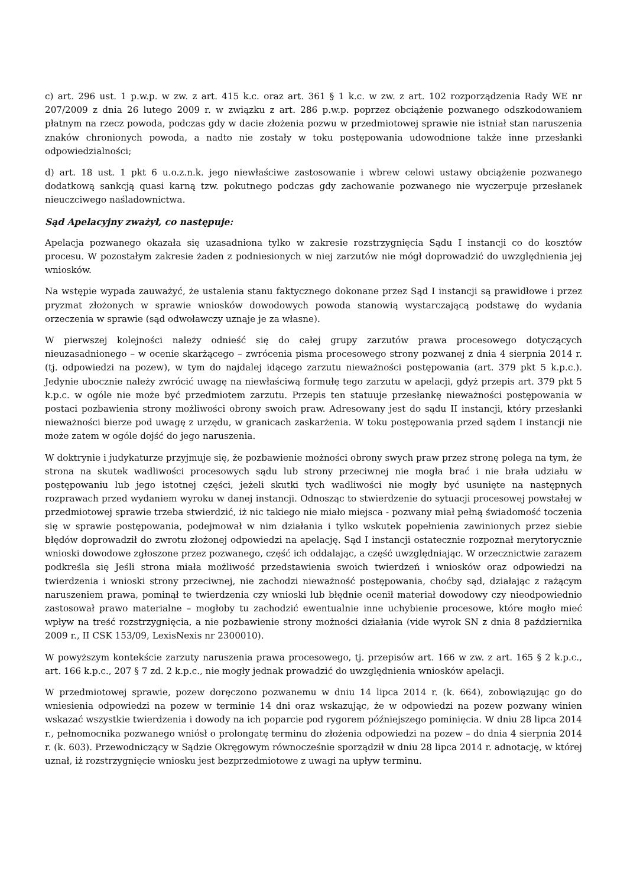c) art. 296 ust. 1 p.w.p. w zw. z art. 415 k.c. oraz art. 361 § 1 k.c. w zw. z art. 102 rozporządzenia Rady WE nr 207/2009 z dnia 26 lutego 2009 r. w związku z art. 286 p.w.p. poprzez obciążenie pozwanego odszkodowaniem płatnym na rzecz powoda, podczas gdy w dacie złożenia pozwu w przedmiotowej sprawie nie istniał stan naruszenia znaków chronionych powoda, a nadto nie zostały w toku postępowania udowodnione także inne przesłanki odpowiedzialności;
d) art. 18 ust. 1 pkt 6 u.o.z.n.k. jego niewłaściwe zastosowanie i wbrew celowi ustawy obciążenie pozwanego dodatkową sankcją quasi karną tzw. pokutnego podczas gdy zachowanie pozwanego nie wyczerpuje przesłanek nieuczciwego naśladownictwa.
Sąd Apelacyjny zważył, co następuje:
Apelacja pozwanego okazała się uzasadniona tylko w zakresie rozstrzygnięcia Sądu I instancji co do kosztów procesu. W pozostałym zakresie żaden z podniesionych w niej zarzutów nie mógł doprowadzić do uwzględnienia jej wniosków.
Na wstępie wypada zauważyć, że ustalenia stanu faktycznego dokonane przez Sąd I instancji są prawidłowe i przez pryzmat złożonych w sprawie wniosków dowodowych powoda stanowią wystarczającą podstawę do wydania orzeczenia w sprawie (sąd odwoławczy uznaje je za własne).
W pierwszej kolejności należy odnieść się do całej grupy zarzutów prawa procesowego dotyczących nieuzasadnionego – w ocenie skarżącego – zwrócenia pisma procesowego strony pozwanej z dnia 4 sierpnia 2014 r. (tj. odpowiedzi na pozew), w tym do najdalej idącego zarzutu nieważności postępowania (art. 379 pkt 5 k.p.c.). Jedynie ubocznie należy zwrócić uwagę na niewłaściwą formułę tego zarzutu w apelacji, gdyż przepis art. 379 pkt 5 k.p.c. w ogóle nie może być przedmiotem zarzutu. Przepis ten statuuje przesłankę nieważności postępowania w postaci pozbawienia strony możliwości obrony swoich praw. Adresowany jest do sądu II instancji, który przesłanki nieważności bierze pod uwagę z urzędu, w granicach zaskarżenia. W toku postępowania przed sądem I instancji nie może zatem w ogóle dojść do jego naruszenia.
W doktrynie i judykaturze przyjmuje się, że pozbawienie możności obrony swych praw przez stronę polega na tym, że strona na skutek wadliwości procesowych sądu lub strony przeciwnej nie mogła brać i nie brała udziału w postępowaniu lub jego istotnej części, jeżeli skutki tych wadliwości nie mogły być usunięte na następnych rozprawach przed wydaniem wyroku w danej instancji. Odnosząc to stwierdzenie do sytuacji procesowej powstałej w przedmiotowej sprawie trzeba stwierdzić, iż nic takiego nie miało miejsca - pozwany miał pełną świadomość toczenia się w sprawie postępowania, podejmował w nim działania i tylko wskutek popełnienia zawinionych przez siebie błędów doprowadził do zwrotu złożonej odpowiedzi na apelację. Sąd I instancji ostatecznie rozpoznał merytorycznie wnioski dowodowe zgłoszone przez pozwanego, część ich oddalając, a część uwzględniając. W orzecznictwie zarazem podkreśla się Jeśli strona miała możliwość przedstawienia swoich twierdzeń i wniosków oraz odpowiedzi na twierdzenia i wnioski strony przeciwnej, nie zachodzi nieważność postępowania, choćby sąd, działając z rażącym naruszeniem prawa, pominął te twierdzenia czy wnioski lub błędnie ocenił materiał dowodowy czy nieodpowiednio zastosował prawo materialne – mogłoby tu zachodzić ewentualnie inne uchybienie procesowe, które mogło mieć wpływ na treść rozstrzygnięcia, a nie pozbawienie strony możności działania (vide wyrok SN z dnia 8 października 2009 r., II CSK 153/09, LexisNexis nr 2300010).
W powyższym kontekście zarzuty naruszenia prawa procesowego, tj. przepisów art. 166 w zw. z art. 165 § 2 k.p.c., art. 166 k.p.c., 207 § 7 zd. 2 k.p.c., nie mogły jednak prowadzić do uwzględnienia wniosków apelacji.
W przedmiotowej sprawie, pozew doręczono pozwanemu w dniu 14 lipca 2014 r. (k. 664), zobowiązując go do wniesienia odpowiedzi na pozew w terminie 14 dni oraz wskazując, że w odpowiedzi na pozew pozwany winien wskazać wszystkie twierdzenia i dowody na ich poparcie pod rygorem późniejszego pominięcia. W dniu 28 lipca 2014 r., pełnomocnika pozwanego wniósł o prolongatę terminu do złożenia odpowiedzi na pozew – do dnia 4 sierpnia 2014 r. (k. 603). Przewodniczący w Sądzie Okręgowym równocześnie sporządził w dniu 28 lipca 2014 r. adnotację, w której uznał, iż rozstrzygnięcie wniosku jest bezprzedmiotowe z uwagi na upływ terminu.